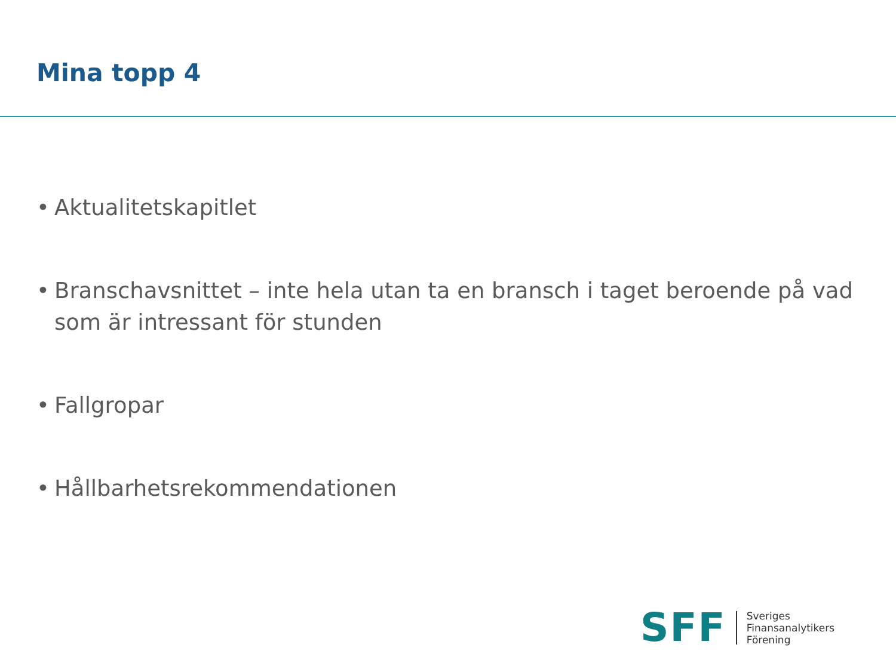Mina topp 4
• Aktualitetskapitlet
• Branschavsnittet – inte hela utan ta en bransch i taget beroende på vad som är intressant för stunden
• Fallgropar
• Hållbarhetsrekommendationen
SFF
Sveriges
Finansanalytikers
Förening